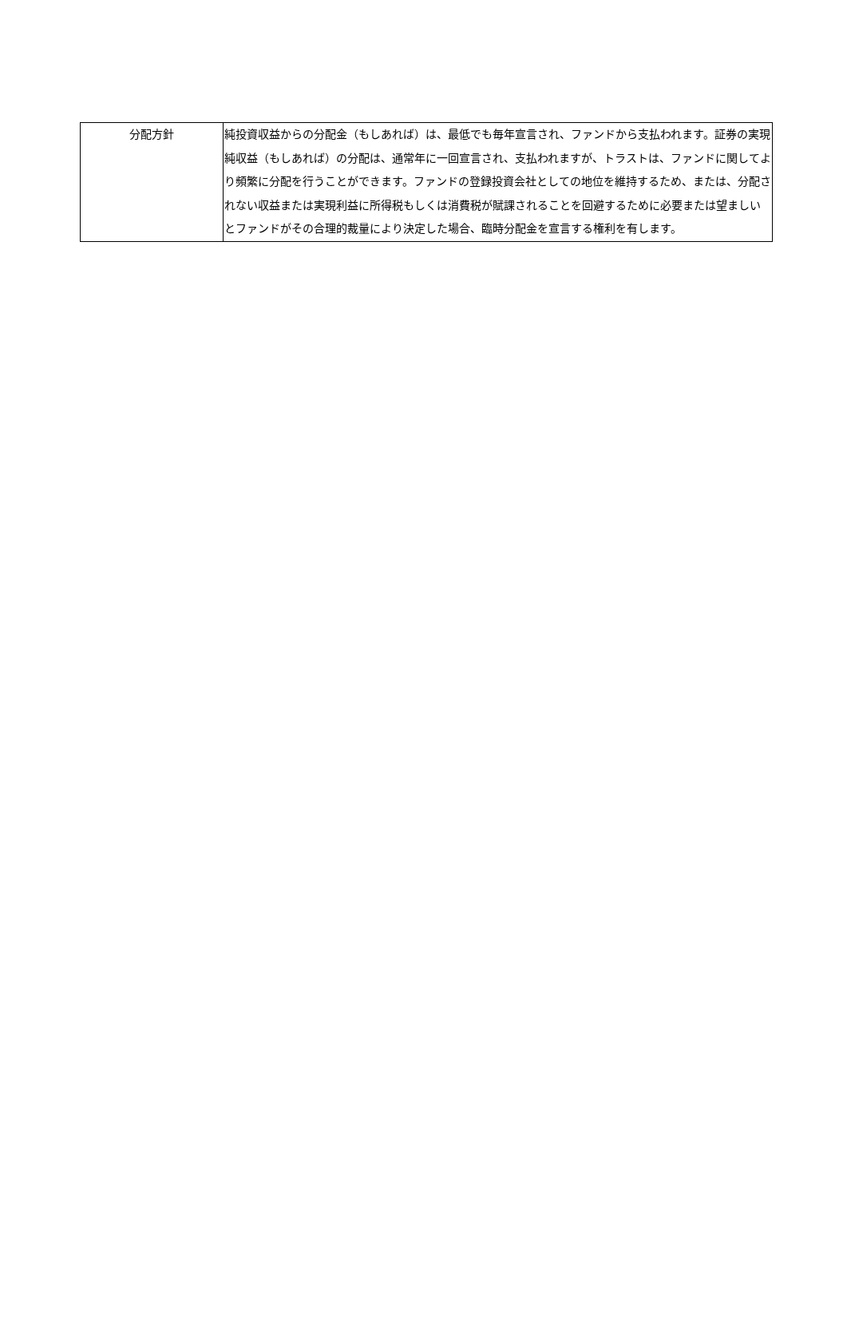| 分配方針 | 純投資収益からの分配金（もしあれば）は、最低でも毎年宣言され、ファンドから支払われます。証券の実現純収益（もしあれば）の分配は、通常年に一回宣言され、支払われますが、トラストは、ファンドに関してより頻繁に分配を行うことができます。ファンドの登録投資会社としての地位を維持するため、または、分配されない収益または実現利益に所得税もしくは消費税が賦課されることを回避するために必要または望ましいとファンドがその合理的裁量により決定した場合、臨時分配金を宣言する権利を有します。 |